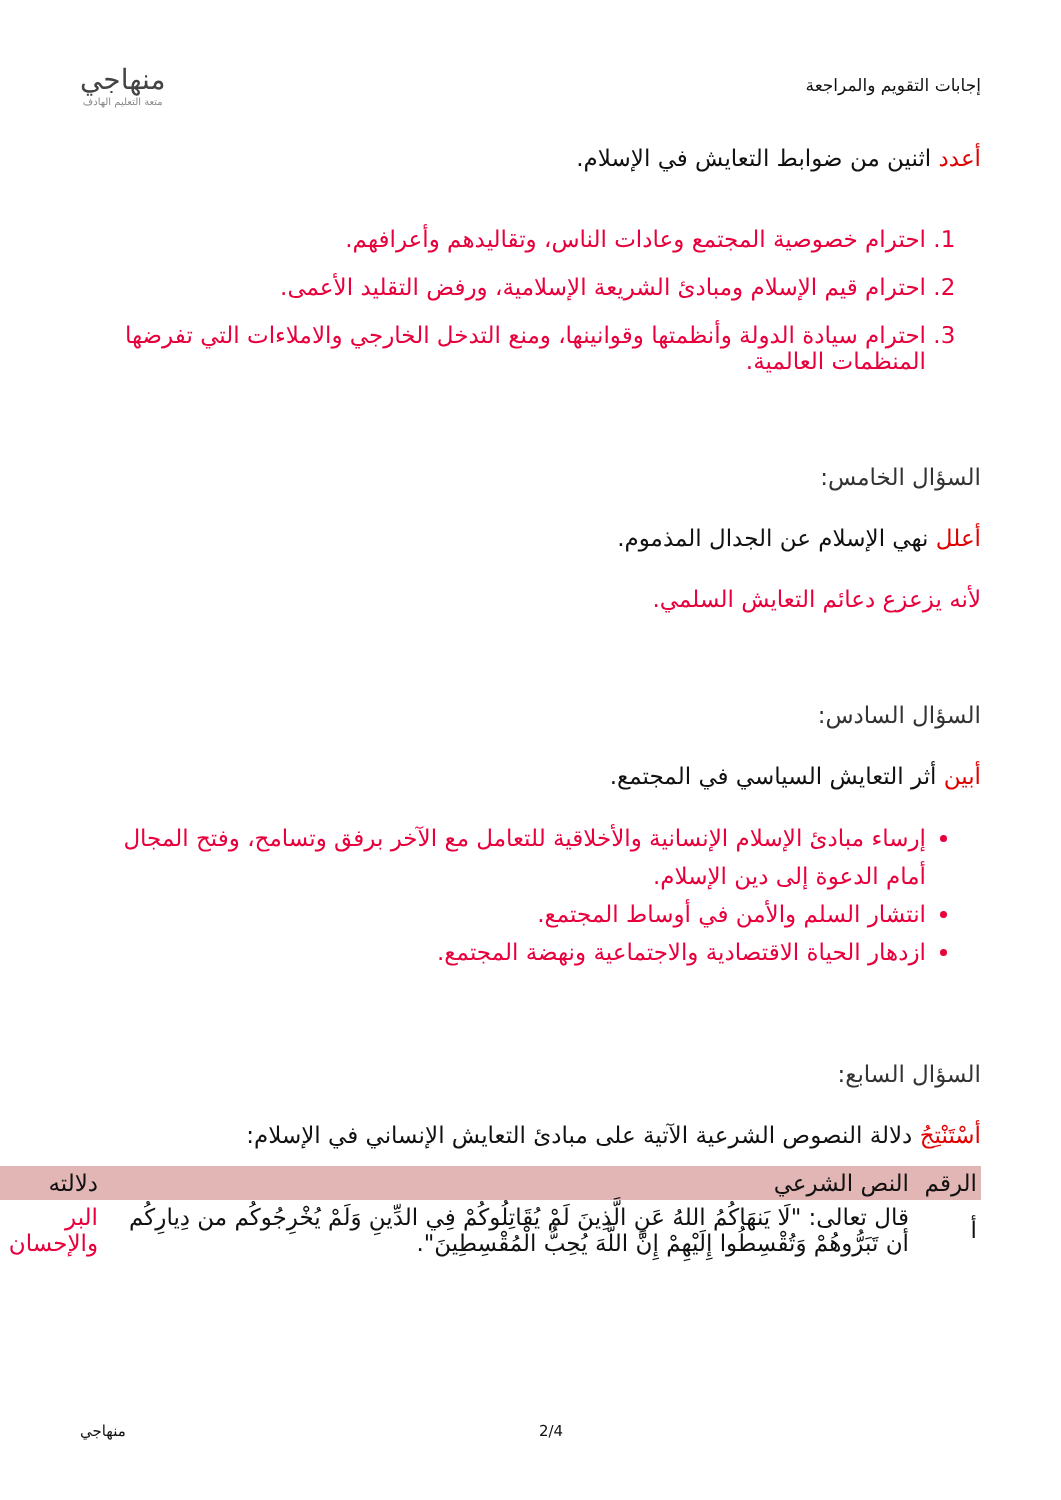إجابات التقويم والمراجعة
منهاجي
متعة التعليم الهادف
أعدد اثنين من ضوابط التعايش في الإسلام.
1. احترام خصوصية المجتمع وعادات الناس، وتقاليدهم وأعرافهم.
2. احترام قيم الإسلام ومبادئ الشريعة الإسلامية، ورفض التقليد الأعمى.
3. احترام سيادة الدولة وأنظمتها وقوانينها، ومنع التدخل الخارجي والاملاءات التي تفرضها المنظمات العالمية.
السؤال الخامس:
أعلل نهي الإسلام عن الجدال المذموم.
لأنه يزعزع دعائم التعايش السلمي.
السؤال السادس:
أبين أثر التعايش السياسي في المجتمع.
إرساء مبادئ الإسلام الإنسانية والأخلاقية للتعامل مع الآخر برفق وتسامح، وفتح المجال أمام الدعوة إلى دين الإسلام.
انتشار السلم والأمن في أوساط المجتمع.
ازدهار الحياة الاقتصادية والاجتماعية ونهضة المجتمع.
السؤال السابع:
أسْتَنْتِجُ دلالة النصوص الشرعية الآتية على مبادئ التعايش الإنساني في الإسلام:
| الرقم | النص الشرعي | دلالته |
| --- | --- | --- |
| أ | قال تعالى: "لَا يَنهَاكُمُ اللهُ عَنِ الَّذِينَ لَمْ يُقَاتِلُوكُمْ فِي الدِّينِ وَلَمْ يُخْرِجُوكُم من دِيارِكُم أن تَبَرُّوهُمْ وَتُقْسِطُوا إِلَيْهِمْ إِنَّ اللَّهَ يُحِبُّ الْمُقْسِطِينَ". | البر والإحسان |
. 2/4 منهاجي